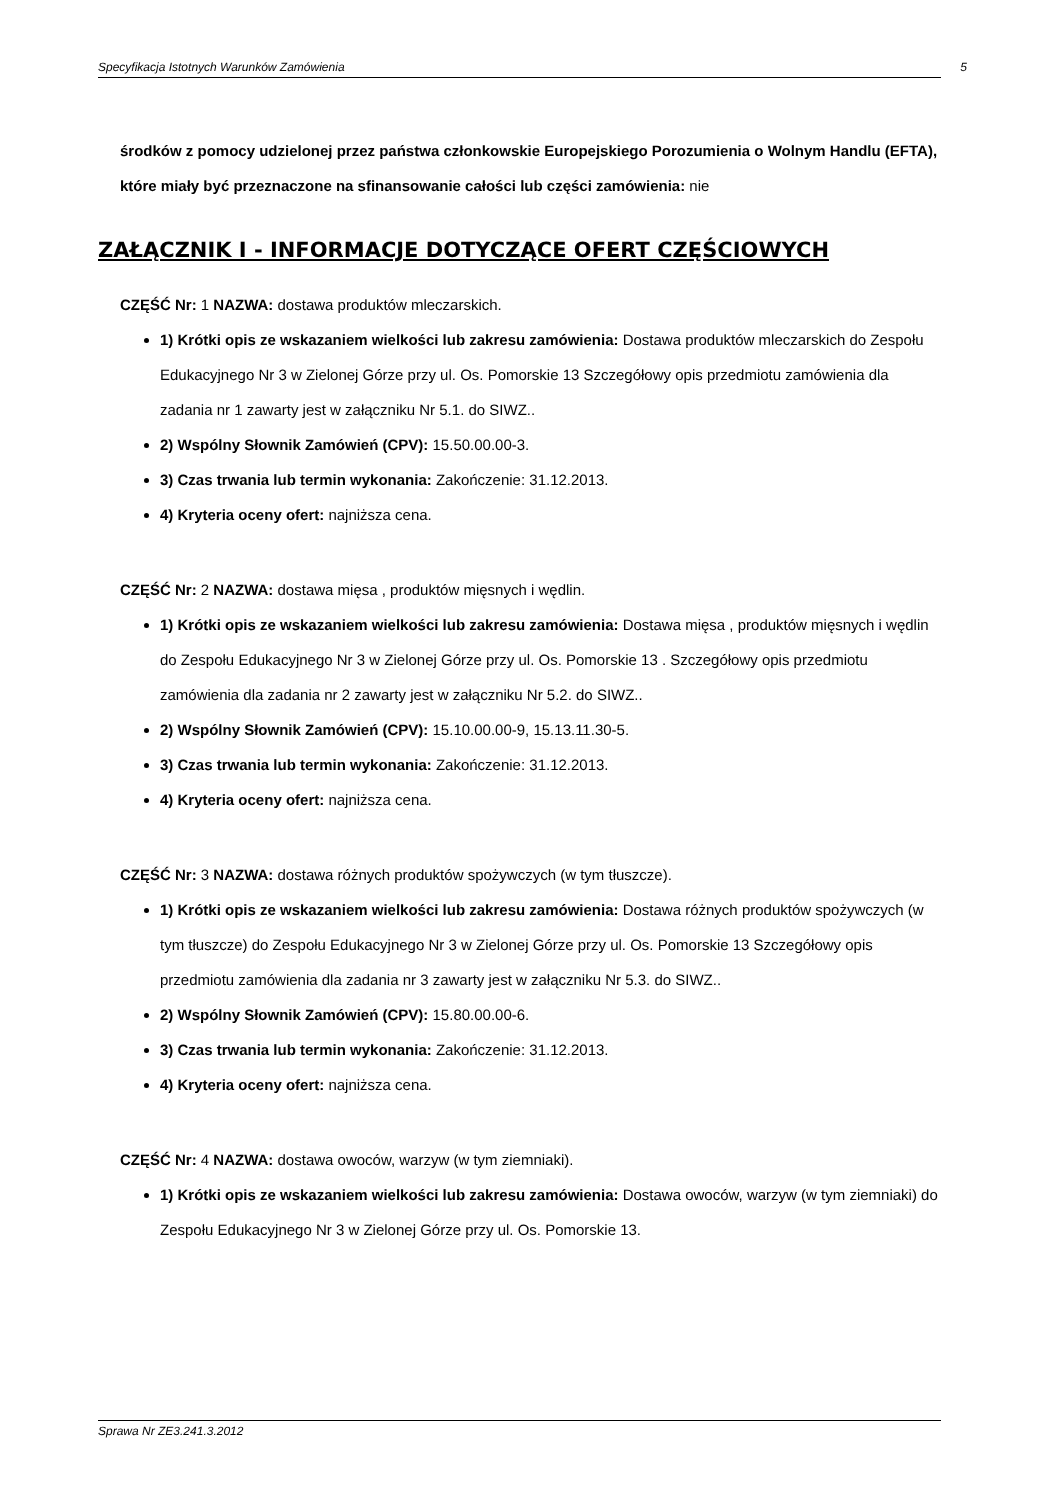Specyfikacja Istotnych Warunków Zamówienia 5
środków z pomocy udzielonej przez państwa członkowskie Europejskiego Porozumienia o Wolnym Handlu (EFTA), które miały być przeznaczone na sfinansowanie całości lub części zamówienia: nie
ZAŁĄCZNIK I - INFORMACJE DOTYCZĄCE OFERT CZĘŚCIOWYCH
CZĘŚĆ Nr: 1 NAZWA: dostawa produktów mleczarskich.
1) Krótki opis ze wskazaniem wielkości lub zakresu zamówienia: Dostawa produktów mleczarskich do Zespołu Edukacyjnego Nr 3 w Zielonej Górze przy ul. Os. Pomorskie 13 Szczegółowy opis przedmiotu zamówienia dla zadania nr 1 zawarty jest w załączniku Nr 5.1. do SIWZ..
2) Wspólny Słownik Zamówień (CPV): 15.50.00.00-3.
3) Czas trwania lub termin wykonania: Zakończenie: 31.12.2013.
4) Kryteria oceny ofert: najniższa cena.
CZĘŚĆ Nr: 2 NAZWA: dostawa mięsa , produktów mięsnych i wędlin.
1) Krótki opis ze wskazaniem wielkości lub zakresu zamówienia: Dostawa mięsa , produktów mięsnych i wędlin do Zespołu Edukacyjnego Nr 3 w Zielonej Górze przy ul. Os. Pomorskie 13 . Szczegółowy opis przedmiotu zamówienia dla zadania nr 2 zawarty jest w załączniku Nr 5.2. do SIWZ..
2) Wspólny Słownik Zamówień (CPV): 15.10.00.00-9, 15.13.11.30-5.
3) Czas trwania lub termin wykonania: Zakończenie: 31.12.2013.
4) Kryteria oceny ofert: najniższa cena.
CZĘŚĆ Nr: 3 NAZWA: dostawa różnych produktów spożywczych (w tym tłuszcze).
1) Krótki opis ze wskazaniem wielkości lub zakresu zamówienia: Dostawa różnych produktów spożywczych (w tym tłuszcze) do Zespołu Edukacyjnego Nr 3 w Zielonej Górze przy ul. Os. Pomorskie 13 Szczegółowy opis przedmiotu zamówienia dla zadania nr 3 zawarty jest w załączniku Nr 5.3. do SIWZ..
2) Wspólny Słownik Zamówień (CPV): 15.80.00.00-6.
3) Czas trwania lub termin wykonania: Zakończenie: 31.12.2013.
4) Kryteria oceny ofert: najniższa cena.
CZĘŚĆ Nr: 4 NAZWA: dostawa owoców, warzyw (w tym ziemniaki).
1) Krótki opis ze wskazaniem wielkości lub zakresu zamówienia: Dostawa owoców, warzyw (w tym ziemniaki) do Zespołu Edukacyjnego Nr 3 w Zielonej Górze przy ul. Os. Pomorskie 13.
Sprawa Nr ZE3.241.3.2012